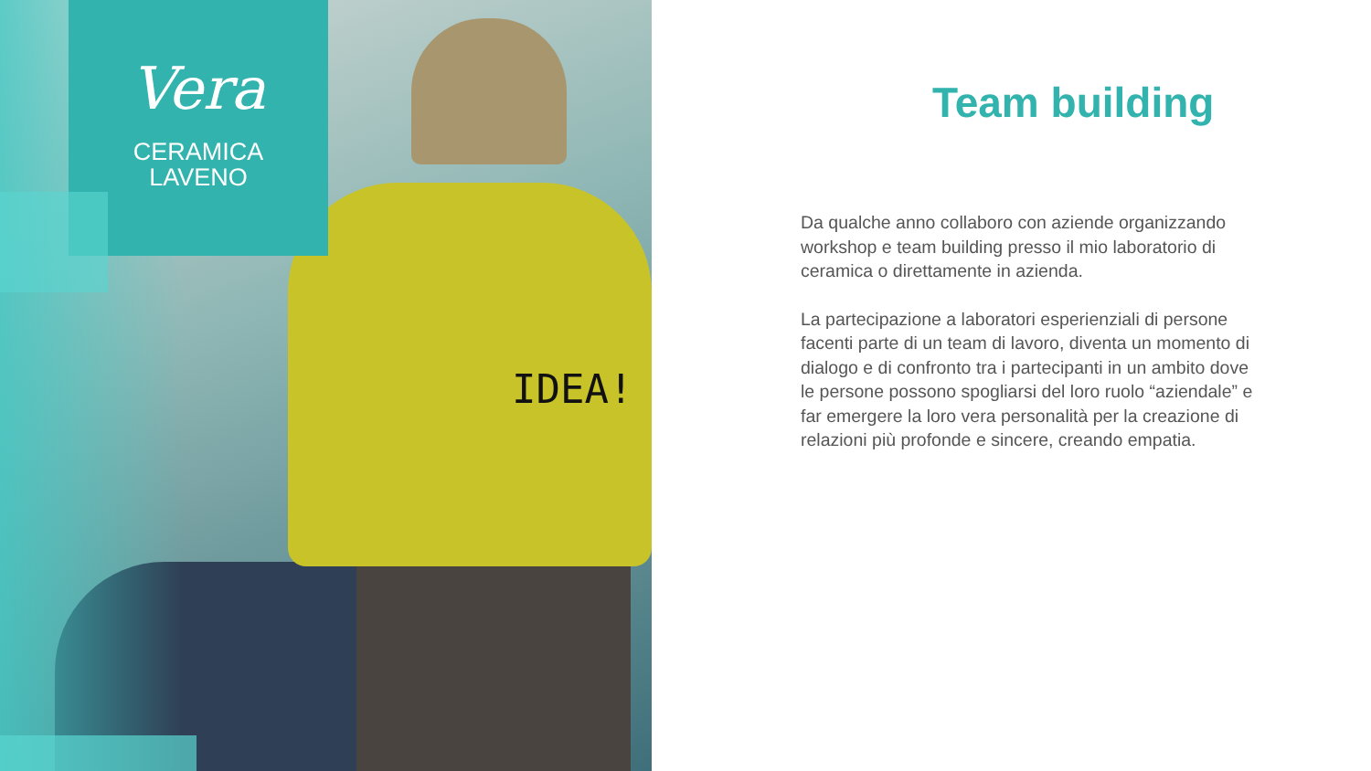IDEA!
Vera
CERAMICA
LAVENO
Team building
Da qualche anno collaboro con aziende organizzando workshop e team building presso il mio laboratorio di ceramica o direttamente in azienda.
La partecipazione a laboratori esperienziali di persone facenti parte di un team di lavoro, diventa un momento di dialogo e di confronto tra i partecipanti in un ambito dove le persone possono spogliarsi del loro ruolo “aziendale” e far emergere la loro vera personalità per la creazione di relazioni più profonde e sincere, creando empatia.